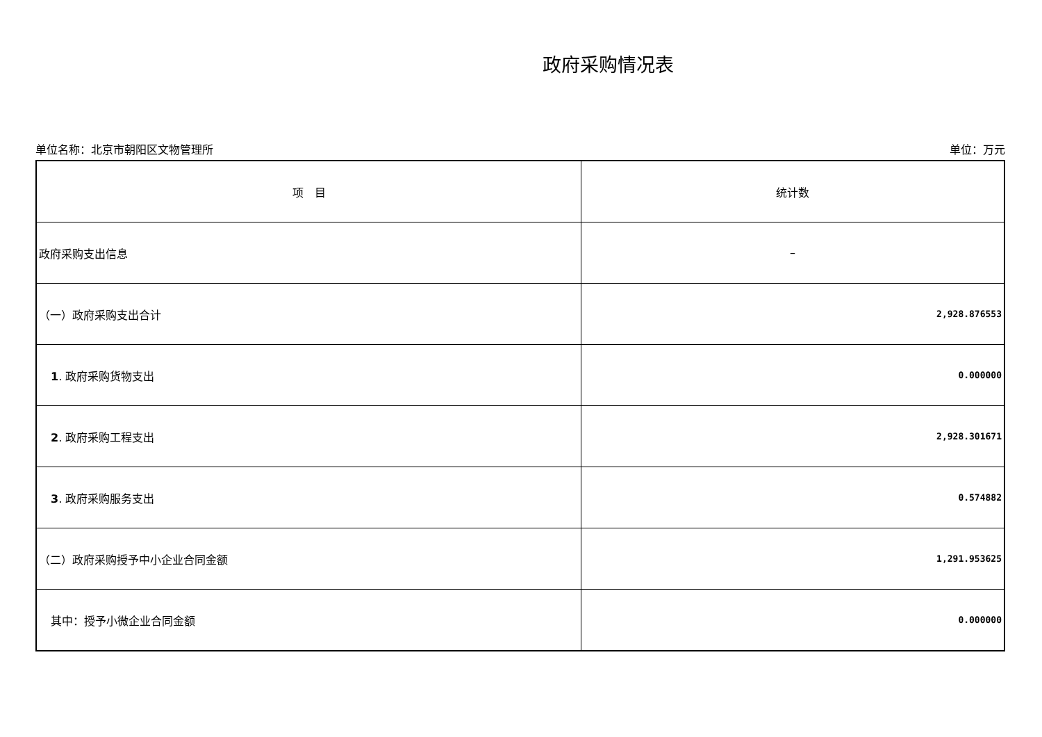政府采购情况表
单位名称：北京市朝阳区文物管理所 单位：万元
| 项 目 | 统计数 |
| --- | --- |
| 政府采购支出信息 | – |
| （一）政府采购支出合计 | 2,928.876553 |
| 1 . 政府采购货物支出 | 0.000000 |
| 2 . 政府采购工程支出 | 2,928.301671 |
| 3 . 政府采购服务支出 | 0.574882 |
| （二）政府采购授予中小企业合同金额 | 1,291.953625 |
| 其中：授予小微企业合同金额 | 0.000000 |